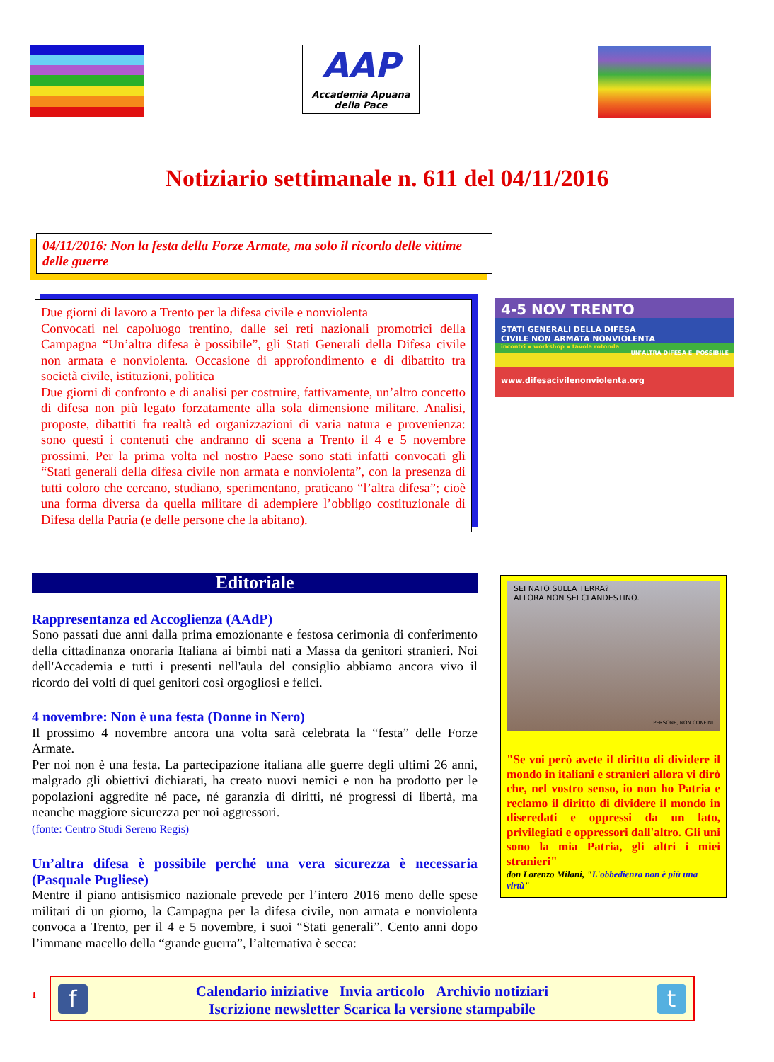AAP
Accademia Apuana
della Pace
Notiziario settimanale n. 611 del 04/11/2016
04/11/2016: Non la festa della Forze Armate, ma solo il ricordo delle vittime delle guerre
Due giorni di lavoro a Trento per la difesa civile e nonviolenta
Convocati nel capoluogo trentino, dalle sei reti nazionali promotrici della Campagna “Un’altra difesa è possibile”, gli Stati Generali della Difesa civile non armata e nonviolenta. Occasione di approfondimento e di dibattito tra società civile, istituzioni, politica
Due giorni di confronto e di analisi per costruire, fattivamente, un’altro concetto di difesa non più legato forzatamente alla sola dimensione militare. Analisi, proposte, dibattiti fra realtà ed organizzazioni di varia natura e provenienza: sono questi i contenuti che andranno di scena a Trento il 4 e 5 novembre prossimi. Per la prima volta nel nostro Paese sono stati infatti convocati gli “Stati generali della difesa civile non armata e nonviolenta”, con la presenza di tutti coloro che cercano, studiano, sperimentano, praticano “l’altra difesa”; cioè una forma diversa da quella militare di adempiere l’obbligo costituzionale di Difesa della Patria (e delle persone che la abitano).
4-5 NOV TRENTO
STATI GENERALI DELLA DIFESA
CIVILE NON ARMATA NONVIOLENTA
incontri ▪ workshop ▪ tavola rotonda
UN'ALTRA DIFESA E' POSSIBILE
www.difesacivilenonviolenta.org
Editoriale
Rappresentanza ed Accoglienza (AAdP)
Sono passati due anni dalla prima emozionante e festosa cerimonia di conferimento della cittadinanza onoraria Italiana ai bimbi nati a Massa da genitori stranieri. Noi dell'Accademia e tutti i presenti nell'aula del consiglio abbiamo ancora vivo il ricordo dei volti di quei genitori così orgogliosi e felici.
4 novembre: Non è una festa (Donne in Nero)
Il prossimo 4 novembre ancora una volta sarà celebrata la “festa” delle Forze Armate.
Per noi non è una festa. La partecipazione italiana alle guerre degli ultimi 26 anni, malgrado gli obiettivi dichiarati, ha creato nuovi nemici e non ha prodotto per le popolazioni aggredite né pace, né garanzia di diritti, né progressi di libertà, ma neanche maggiore sicurezza per noi aggressori.
(fonte: Centro Studi Sereno Regis)
Un’altra difesa è possibile perché una vera sicurezza è necessaria (Pasquale Pugliese)
Mentre il piano antisismico nazionale prevede per l’intero 2016 meno delle spese militari di un giorno, la Campagna per la difesa civile, non armata e nonviolenta convoca a Trento, per il 4 e 5 novembre, i suoi “Stati generali”. Cento anni dopo l’immane macello della “grande guerra”, l’alternativa è secca:
SEI NATO SULLA TERRA?
ALLORA NON SEI CLANDESTINO.
PERSONE, NON CONFINI
"Se voi però avete il diritto di dividere il mondo in italiani e stranieri allora vi dirò che, nel vostro senso, io non ho Patria e reclamo il diritto di dividere il mondo in diseredati e oppressi da un lato, privilegiati e oppressori dall'altro. Gli uni sono la mia Patria, gli altri i miei stranieri"
don Lorenzo Milani, "L'obbedienza non è più una virtù"
1
f t
Calendario iniziative Invia articolo Archivio notiziari
Iscrizione newsletter Scarica la versione stampabile